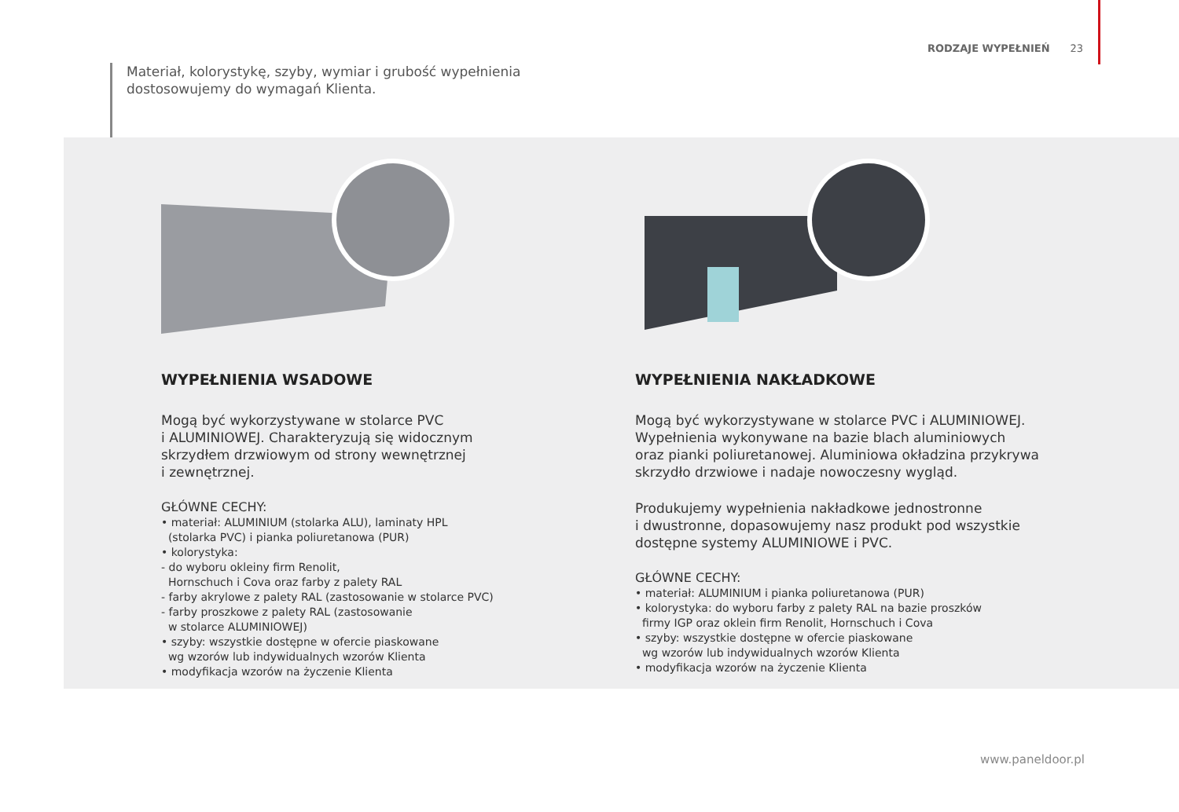RODZAJE WYPEŁNIEŃ 23
Materiał, kolorystykę, szyby, wymiar i grubość wypełnienia
dostosowujemy do wymagań Klienta.
WYPEŁNIENIA WSADOWE
Mogą być wykorzystywane w stolarce PVC
i ALUMINIOWEJ. Charakteryzują się widocznym
skrzydłem drzwiowym od strony wewnętrznej
i zewnętrznej.
GŁÓWNE CECHY:
• materiał: ALUMINIUM (stolarka ALU), laminaty HPL
(stolarka PVC) i pianka poliuretanowa (PUR)
• kolorystyka:
- do wyboru okleiny firm Renolit,
Hornschuch i Cova oraz farby z palety RAL
- farby akrylowe z palety RAL (zastosowanie w stolarce PVC)
- farby proszkowe z palety RAL (zastosowanie
w stolarce ALUMINIOWEJ)
• szyby: wszystkie dostępne w ofercie piaskowane
wg wzorów lub indywidualnych wzorów Klienta
• modyfikacja wzorów na życzenie Klienta
WYPEŁNIENIA NAKŁADKOWE
Mogą być wykorzystywane w stolarce PVC i ALUMINIOWEJ.
Wypełnienia wykonywane na bazie blach aluminiowych
oraz pianki poliuretanowej. Aluminiowa okładzina przykrywa
skrzydło drzwiowe i nadaje nowoczesny wygląd.
Produkujemy wypełnienia nakładkowe jednostronne
i dwustronne, dopasowujemy nasz produkt pod wszystkie
dostępne systemy ALUMINIOWE i PVC.
GŁÓWNE CECHY:
• materiał: ALUMINIUM i pianka poliuretanowa (PUR)
• kolorystyka: do wyboru farby z palety RAL na bazie proszków
firmy IGP oraz oklein firm Renolit, Hornschuch i Cova
• szyby: wszystkie dostępne w ofercie piaskowane
wg wzorów lub indywidualnych wzorów Klienta
• modyfikacja wzorów na życzenie Klienta
www.paneldoor.pl